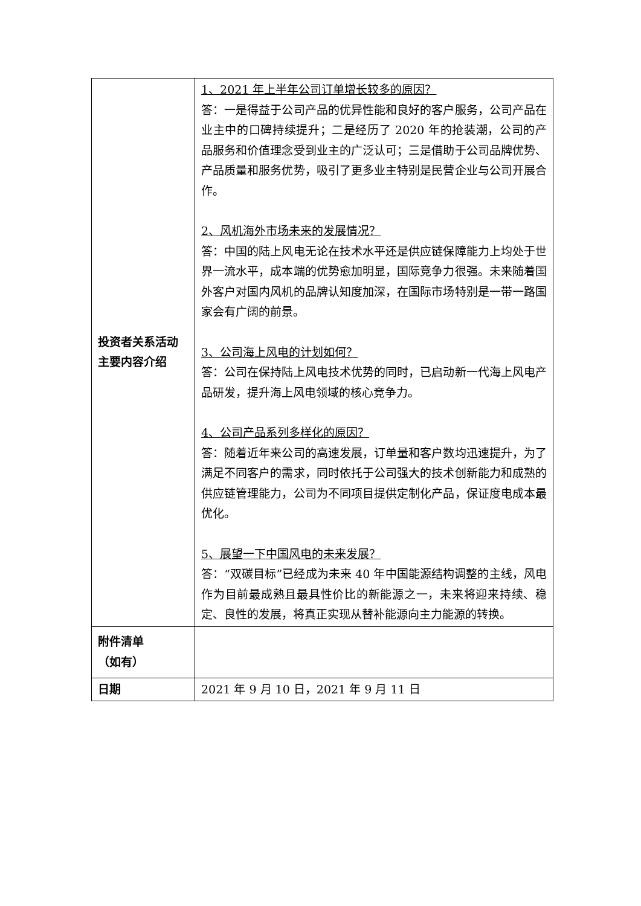| 投资者关系活动 主要内容介绍 | 1、2021 年上半年公司订单增长较多的原因？ 答：一是得益于公司产品的优异性能和良好的客户服务，公司产品在业主中的口碑持续提升；二是经历了 2020 年的抢装潮，公司的产品服务和价值理念受到业主的广泛认可；三是借助于公司品牌优势、产品质量和服务优势，吸引了更多业主特别是民营企业与公司开展合作。 2、风机海外市场未来的发展情况？ 答：中国的陆上风电无论在技术水平还是供应链保障能力上均处于世界一流水平，成本端的优势愈加明显，国际竞争力很强。未来随着国外客户对国内风机的品牌认知度加深，在国际市场特别是一带一路国家会有广阔的前景。 3、公司海上风电的计划如何？ 答：公司在保持陆上风电技术优势的同时，已启动新一代海上风电产品研发，提升海上风电领域的核心竞争力。 4、公司产品系列多样化的原因？ 答：随着近年来公司的高速发展，订单量和客户数均迅速提升，为了满足不同客户的需求，同时依托于公司强大的技术创新能力和成熟的供应链管理能力，公司为不同项目提供定制化产品，保证度电成本最优化。 5、展望一下中国风电的未来发展？ 答：“双碳目标”已经成为未来 40 年中国能源结构调整的主线，风电作为目前最成熟且最具性价比的新能源之一，未来将迎来持续、稳定、良性的发展，将真正实现从替补能源向主力能源的转换。 |
| 附件清单 （如有） | |
| 日期 | 2021 年 9 月 10 日，2021 年 9 月 11 日 |